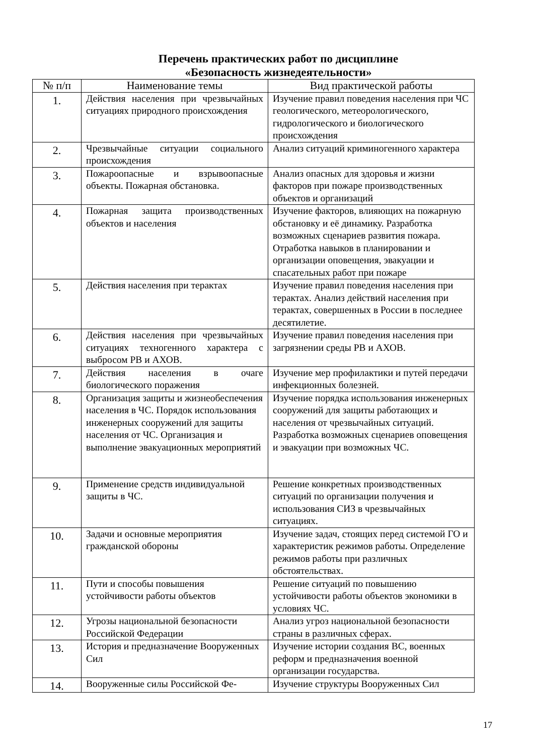Перечень практических работ по дисциплине
«Безопасность жизнедеятельности»
| № п/п | Наименование темы | Вид практической работы |
| --- | --- | --- |
| 1. | Действия населения при чрезвычайных ситуациях природного происхождения | Изучение правил поведения населения при ЧС геологического, метеорологического, гидрологического и биологического происхождения |
| 2. | Чрезвычайные ситуации социального происхождения | Анализ ситуаций криминогенного характера |
| 3. | Пожароопасные и взрывоопасные объекты. Пожарная обстановка. | Анализ опасных для здоровья и жизни факторов при пожаре производственных объектов и организаций |
| 4. | Пожарная защита производственных объектов и населения | Изучение факторов, влияющих на пожарную обстановку и её динамику. Разработка возможных сценариев развития пожара. Отработка навыков в планировании и организации оповещения, эвакуации и спасательных работ при пожаре |
| 5. | Действия населения при терактах | Изучение правил поведения населения при терактах. Анализ действий населения при терактах, совершенных в России в последнее десятилетие. |
| 6. | Действия населения при чрезвычайных ситуациях техногенного характера с выбросом РВ и АХОВ. | Изучение правил поведения населения при загрязнении среды РВ и АХОВ. |
| 7. | Действия населения в очаге биологического поражения | Изучение мер профилактики и путей передачи инфекционных болезней. |
| 8. | Организация защиты и жизнеобеспечения населения в ЧС. Порядок использования инженерных сооружений для защиты населения от ЧС. Организация и выполнение эвакуационных мероприятий | Изучение порядка использования инженерных сооружений для защиты работающих и населения от чрезвычайных ситуаций. Разработка возможных сценариев оповещения и эвакуации при возможных ЧС. |
| 9. | Применение средств индивидуальной защиты в ЧС. | Решение конкретных производственных ситуаций по организации получения и использования СИЗ в чрезвычайных ситуациях. |
| 10. | Задачи и основные мероприятия гражданской обороны | Изучение задач, стоящих перед системой ГО и характеристик режимов работы. Определение режимов работы при различных обстоятельствах. |
| 11. | Пути и способы повышения устойчивости работы объектов | Решение ситуаций по повышению устойчивости работы объектов экономики в условиях ЧС. |
| 12. | Угрозы национальной безопасности Российской Федерации | Анализ угроз национальной безопасности страны в различных сферах. |
| 13. | История и предназначение Вооруженных Сил | Изучение истории создания ВС, военных реформ и предназначения военной организации государства. |
| 14. | Вооруженные силы Российской Фе- | Изучение структуры Вооруженных Сил |
17